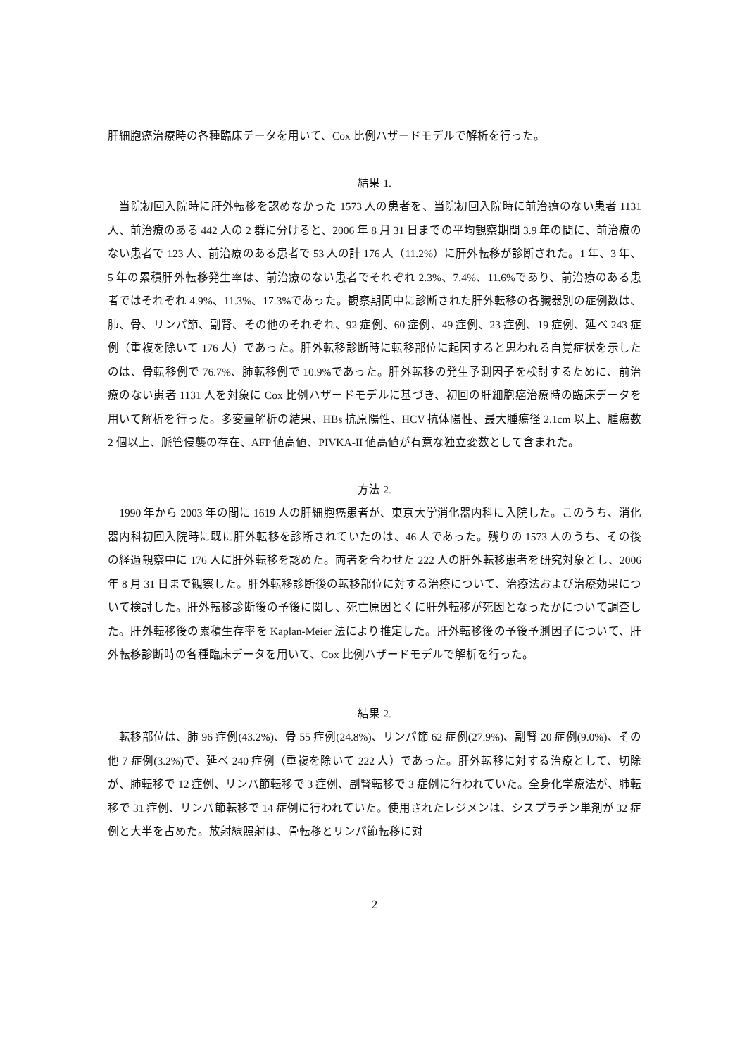肝細胞癌治療時の各種臨床データを用いて、Cox 比例ハザードモデルで解析を行った。
結果 1.
　当院初回入院時に肝外転移を認めなかった 1573 人の患者を、当院初回入院時に前治療のない患者 1131 人、前治療のある 442 人の 2 群に分けると、2006 年 8 月 31 日までの平均観察期間 3.9 年の間に、前治療のない患者で 123 人、前治療のある患者で 53 人の計 176 人（11.2%）に肝外転移が診断された。1 年、3 年、5 年の累積肝外転移発生率は、前治療のない患者でそれぞれ 2.3%、7.4%、11.6%であり、前治療のある患者ではそれぞれ 4.9%、11.3%、17.3%であった。観察期間中に診断された肝外転移の各臓器別の症例数は、肺、骨、リンパ節、副腎、その他のそれぞれ、92 症例、60 症例、49 症例、23 症例、19 症例、延べ 243 症例（重複を除いて 176 人）であった。肝外転移診断時に転移部位に起因すると思われる自覚症状を示したのは、骨転移例で 76.7%、肺転移例で 10.9%であった。肝外転移の発生予測因子を検討するために、前治療のない患者 1131 人を対象に Cox 比例ハザードモデルに基づき、初回の肝細胞癌治療時の臨床データを用いて解析を行った。多変量解析の結果、HBs 抗原陽性、HCV 抗体陽性、最大腫瘍径 2.1cm 以上、腫瘍数 2 個以上、脈管侵襲の存在、AFP 値高値、PIVKA-II 値高値が有意な独立変数として含まれた。
方法 2.
　1990 年から 2003 年の間に 1619 人の肝細胞癌患者が、東京大学消化器内科に入院した。このうち、消化器内科初回入院時に既に肝外転移を診断されていたのは、46 人であった。残りの 1573 人のうち、その後の経過観察中に 176 人に肝外転移を認めた。両者を合わせた 222 人の肝外転移患者を研究対象とし、2006 年 8 月 31 日まで観察した。肝外転移診断後の転移部位に対する治療について、治療法および治療効果について検討した。肝外転移診断後の予後に関し、死亡原因とくに肝外転移が死因となったかについて調査した。肝外転移後の累積生存率を Kaplan-Meier 法により推定した。肝外転移後の予後予測因子について、肝外転移診断時の各種臨床データを用いて、Cox 比例ハザードモデルで解析を行った。
結果 2.
　転移部位は、肺 96 症例(43.2%)、骨 55 症例(24.8%)、リンパ節 62 症例(27.9%)、副腎 20 症例(9.0%)、その他 7 症例(3.2%)で、延べ 240 症例（重複を除いて 222 人）であった。肝外転移に対する治療として、切除が、肺転移で 12 症例、リンパ節転移で 3 症例、副腎転移で 3 症例に行われていた。全身化学療法が、肺転移で 31 症例、リンパ節転移で 14 症例に行われていた。使用されたレジメンは、シスプラチン単剤が 32 症例と大半を占めた。放射線照射は、骨転移とリンパ節転移に対
2